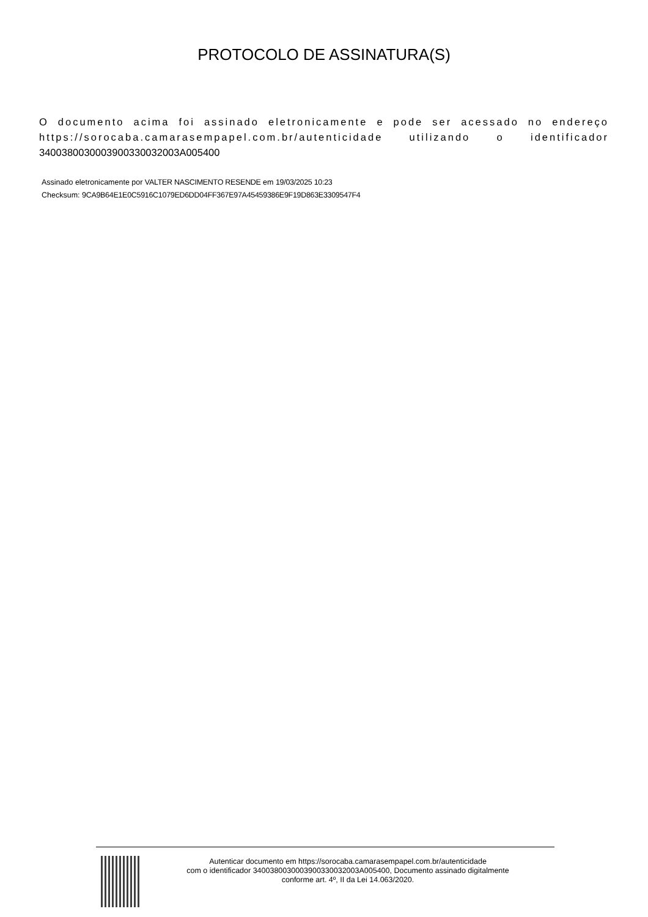PROTOCOLO DE ASSINATURA(S)
O documento acima foi assinado eletronicamente e pode ser acessado no endereço https://sorocaba.camarasempapel.com.br/autenticidade utilizando o identificador 340038003000390033003200​3A005400
Assinado eletronicamente por VALTER NASCIMENTO RESENDE em 19/03/2025 10:23
Checksum: 9CA9B64E1E0C5916C1079ED6DD04FF367E97A45459386E9F19D863E3309547F4
Autenticar documento em https://sorocaba.camarasempapel.com.br/autenticidade
com o identificador 3400380030003900330032003A005400, Documento assinado digitalmente
conforme art. 4º, II da Lei 14.063/2020.